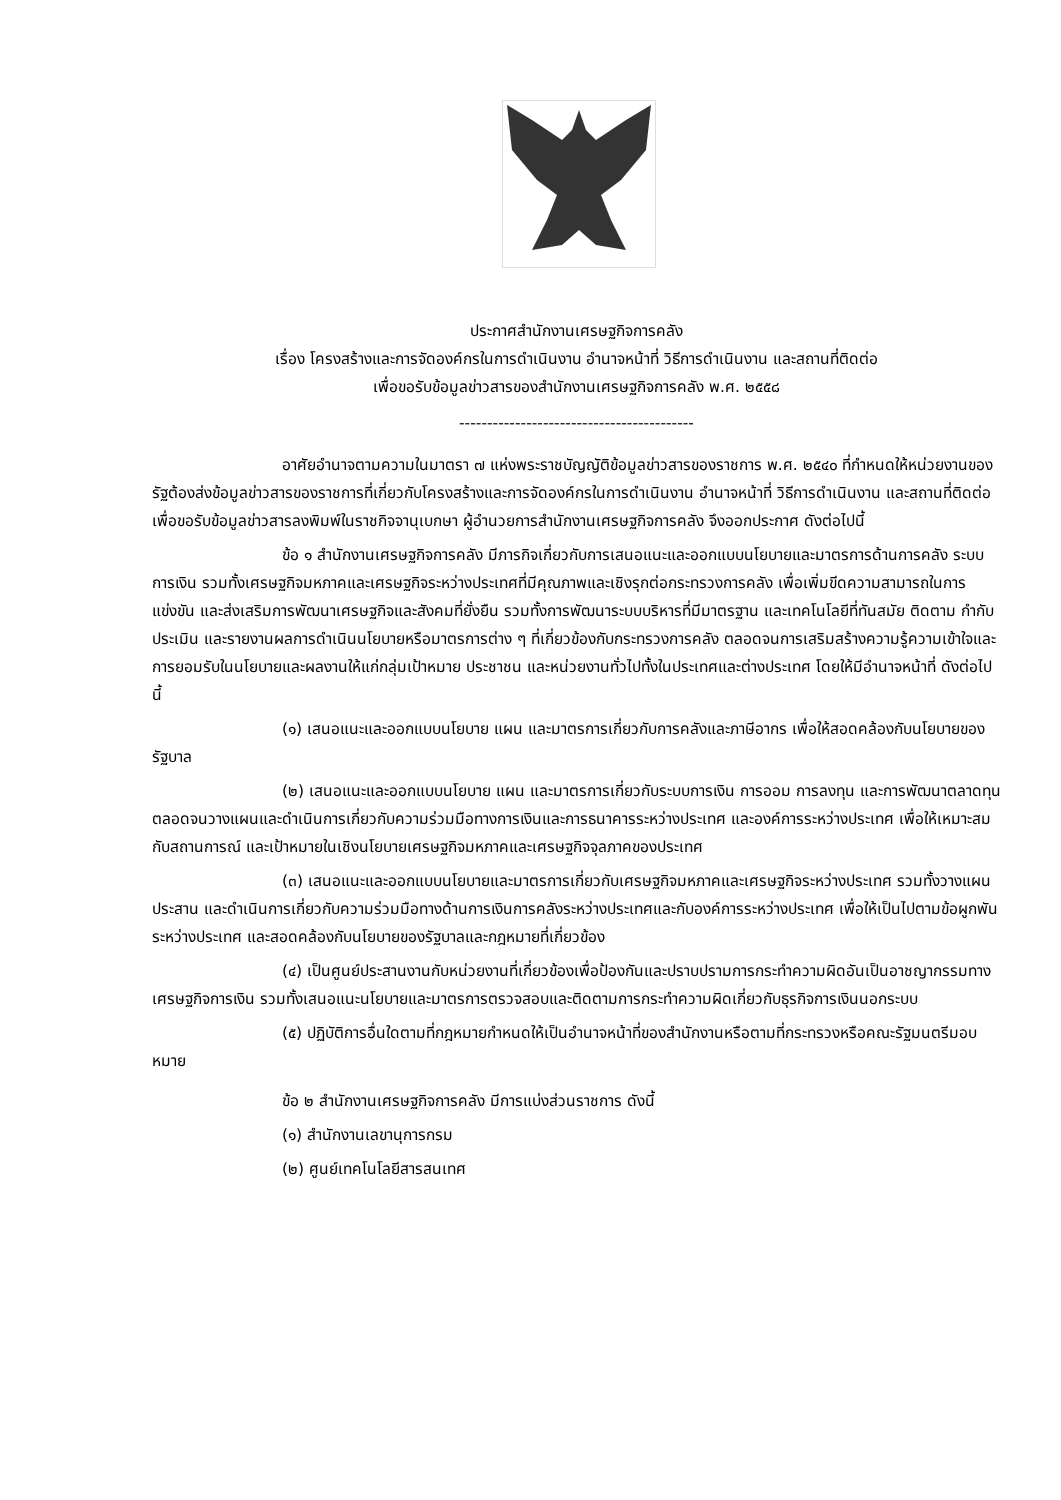ประกาศสำนักงานเศรษฐกิจการคลัง
เรื่อง โครงสร้างและการจัดองค์กรในการดำเนินงาน อำนาจหน้าที่ วิธีการดำเนินงาน และสถานที่ติดต่อ
เพื่อขอรับข้อมูลข่าวสารของสำนักงานเศรษฐกิจการคลัง พ.ศ. ๒๕๕๘
------------------------------------------
อาศัยอำนาจตามความในมาตรา ๗ แห่งพระราชบัญญัติข้อมูลข่าวสารของราชการ พ.ศ. ๒๕๔๐ ที่กำหนดให้หน่วยงานของรัฐต้องส่งข้อมูลข่าวสารของราชการที่เกี่ยวกับโครงสร้างและการจัดองค์กรในการดำเนินงาน อำนาจหน้าที่ วิธีการดำเนินงาน และสถานที่ติดต่อเพื่อขอรับข้อมูลข่าวสารลงพิมพ์ในราชกิจจานุเบกษา ผู้อำนวยการสำนักงานเศรษฐกิจการคลัง จึงออกประกาศ ดังต่อไปนี้
ข้อ ๑ สำนักงานเศรษฐกิจการคลัง มีภารกิจเกี่ยวกับการเสนอแนะและออกแบบนโยบายและมาตรการด้านการคลัง ระบบการเงิน รวมทั้งเศรษฐกิจมหภาคและเศรษฐกิจระหว่างประเทศที่มีคุณภาพและเชิงรุกต่อกระทรวงการคลัง เพื่อเพิ่มขีดความสามารถในการแข่งขัน และส่งเสริมการพัฒนาเศรษฐกิจและสังคมที่ยั่งยืน รวมทั้งการพัฒนาระบบบริหารที่มีมาตรฐาน และเทคโนโลยีที่ทันสมัย ติดตาม กำกับ ประเมิน และรายงานผลการดำเนินนโยบายหรือมาตรการต่าง ๆ ที่เกี่ยวข้องกับกระทรวงการคลัง ตลอดจนการเสริมสร้างความรู้ความเข้าใจและการยอมรับในนโยบายและผลงานให้แก่กลุ่มเป้าหมาย ประชาชน และหน่วยงานทั่วไปทั้งในประเทศและต่างประเทศ โดยให้มีอำนาจหน้าที่ ดังต่อไปนี้
(๑) เสนอแนะและออกแบบนโยบาย แผน และมาตรการเกี่ยวกับการคลังและภาษีอากร เพื่อให้สอดคล้องกับนโยบายของรัฐบาล
(๒) เสนอแนะและออกแบบนโยบาย แผน และมาตรการเกี่ยวกับระบบการเงิน การออม การลงทุน และการพัฒนาตลาดทุน ตลอดจนวางแผนและดำเนินการเกี่ยวกับความร่วมมือทางการเงินและการธนาคารระหว่างประเทศ และองค์การระหว่างประเทศ เพื่อให้เหมาะสมกับสถานการณ์ และเป้าหมายในเชิงนโยบายเศรษฐกิจมหภาคและเศรษฐกิจจุลภาคของประเทศ
(๓) เสนอแนะและออกแบบนโยบายและมาตรการเกี่ยวกับเศรษฐกิจมหภาคและเศรษฐกิจระหว่างประเทศ รวมทั้งวางแผน ประสาน และดำเนินการเกี่ยวกับความร่วมมือทางด้านการเงินการคลังระหว่างประเทศและกับองค์การระหว่างประเทศ เพื่อให้เป็นไปตามข้อผูกพันระหว่างประเทศ และสอดคล้องกับนโยบายของรัฐบาลและกฎหมายที่เกี่ยวข้อง
(๔) เป็นศูนย์ประสานงานกับหน่วยงานที่เกี่ยวข้องเพื่อป้องกันและปราบปรามการกระทำความผิดอันเป็นอาชญากรรมทางเศรษฐกิจการเงิน รวมทั้งเสนอแนะนโยบายและมาตรการตรวจสอบและติดตามการกระทำความผิดเกี่ยวกับธุรกิจการเงินนอกระบบ
(๕) ปฏิบัติการอื่นใดตามที่กฎหมายกำหนดให้เป็นอำนาจหน้าที่ของสำนักงานหรือตามที่กระทรวงหรือคณะรัฐมนตรีมอบหมาย
ข้อ ๒ สำนักงานเศรษฐกิจการคลัง มีการแบ่งส่วนราชการ ดังนี้
(๑) สำนักงานเลขานุการกรม
(๒) ศูนย์เทคโนโลยีสารสนเทศ